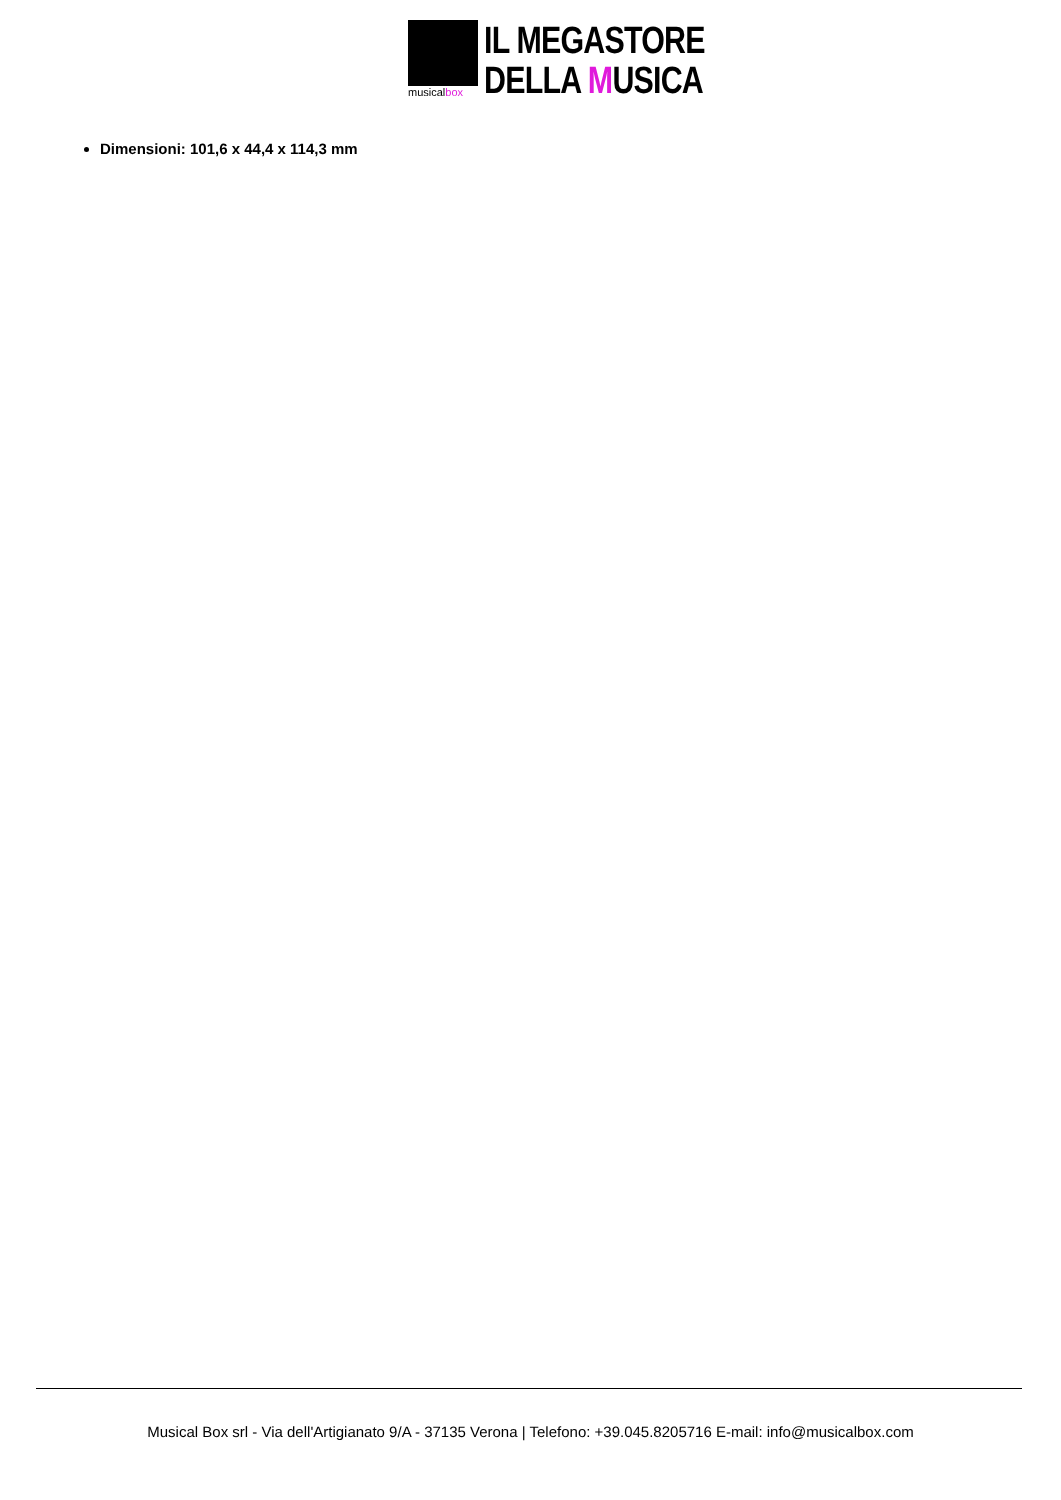musicalbox
IL MEGASTORE
DELLA MUSICA
Dimensioni: 101,6 x 44,4 x 114,3 mm
Musical Box srl - Via dell'Artigianato 9/A - 37135 Verona | Telefono: +39.045.8205716 E-mail: info@musicalbox.com